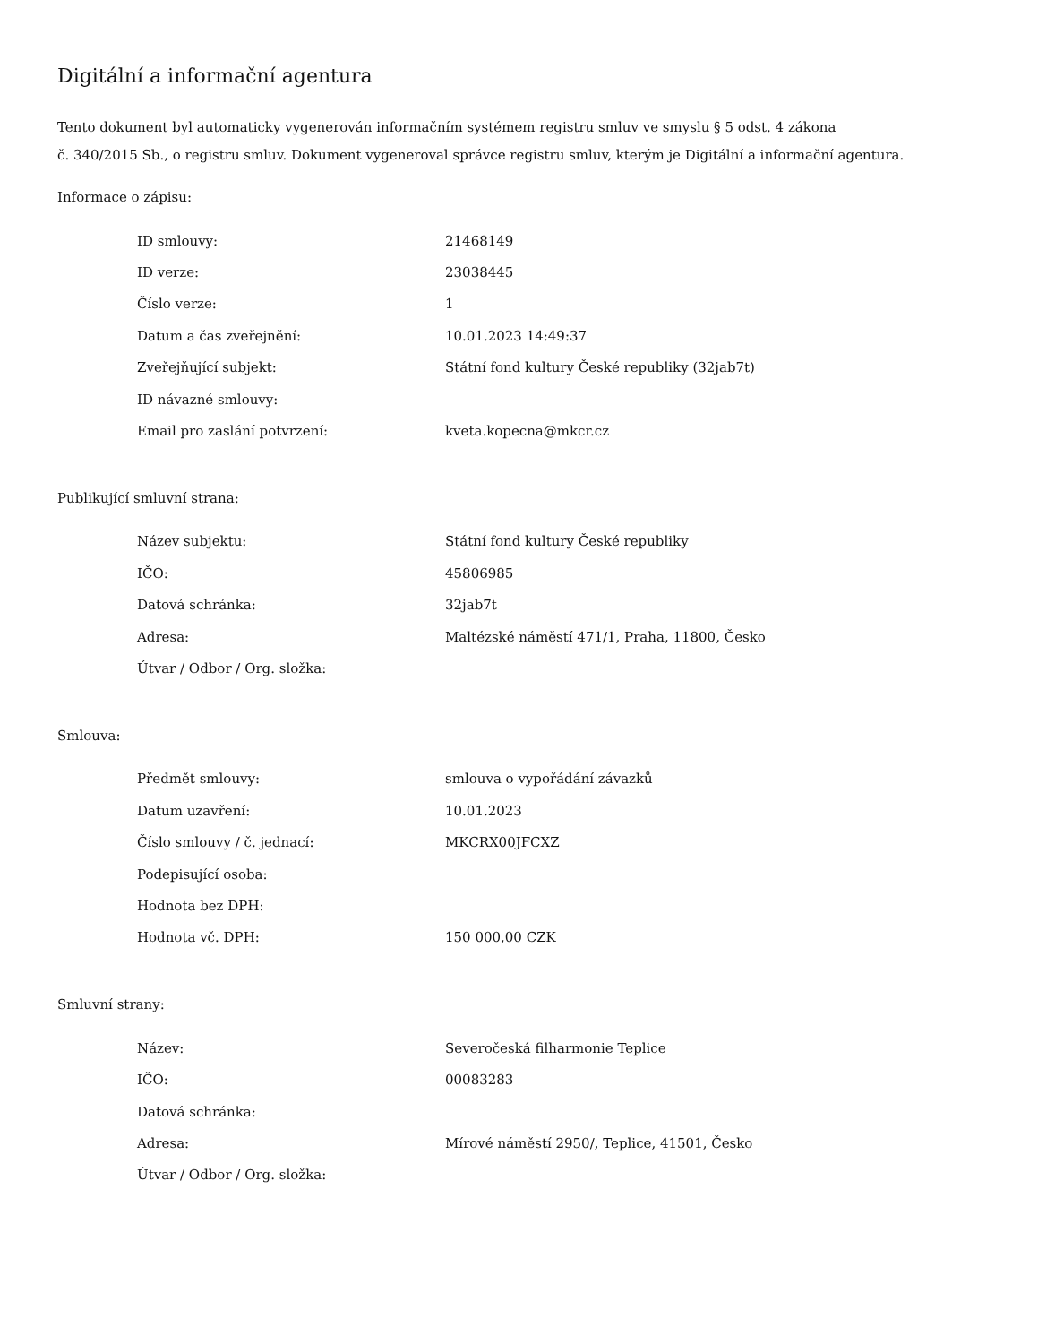Digitální a informační agentura
Tento dokument byl automaticky vygenerován informačním systémem registru smluv ve smyslu § 5 odst. 4 zákona
č. 340/2015 Sb., o registru smluv. Dokument vygeneroval správce registru smluv, kterým je Digitální a informační agentura.
Informace o zápisu:
| ID smlouvy: | 21468149 |
| ID verze: | 23038445 |
| Číslo verze: | 1 |
| Datum a čas zveřejnění: | 10.01.2023 14:49:37 |
| Zveřejňující subjekt: | Státní fond kultury České republiky (32jab7t) |
| ID návazné smlouvy: | |
| Email pro zaslání potvrzení: | kveta.kopecna@mkcr.cz |
Publikující smluvní strana:
| Název subjektu: | Státní fond kultury České republiky |
| IČO: | 45806985 |
| Datová schránka: | 32jab7t |
| Adresa: | Maltézské náměstí 471/1, Praha, 11800, Česko |
| Útvar / Odbor / Org. složka: | |
Smlouva:
| Předmět smlouvy: | smlouva o vypořádání závazků |
| Datum uzavření: | 10.01.2023 |
| Číslo smlouvy / č. jednací: | MKCRX00JFCXZ |
| Podepisující osoba: | |
| Hodnota bez DPH: | |
| Hodnota vč. DPH: | 150 000,00 CZK |
Smluvní strany:
| Název: | Severočeská filharmonie Teplice |
| IČO: | 00083283 |
| Datová schránka: | |
| Adresa: | Mírové náměstí 2950/, Teplice, 41501, Česko |
| Útvar / Odbor / Org. složka: | |